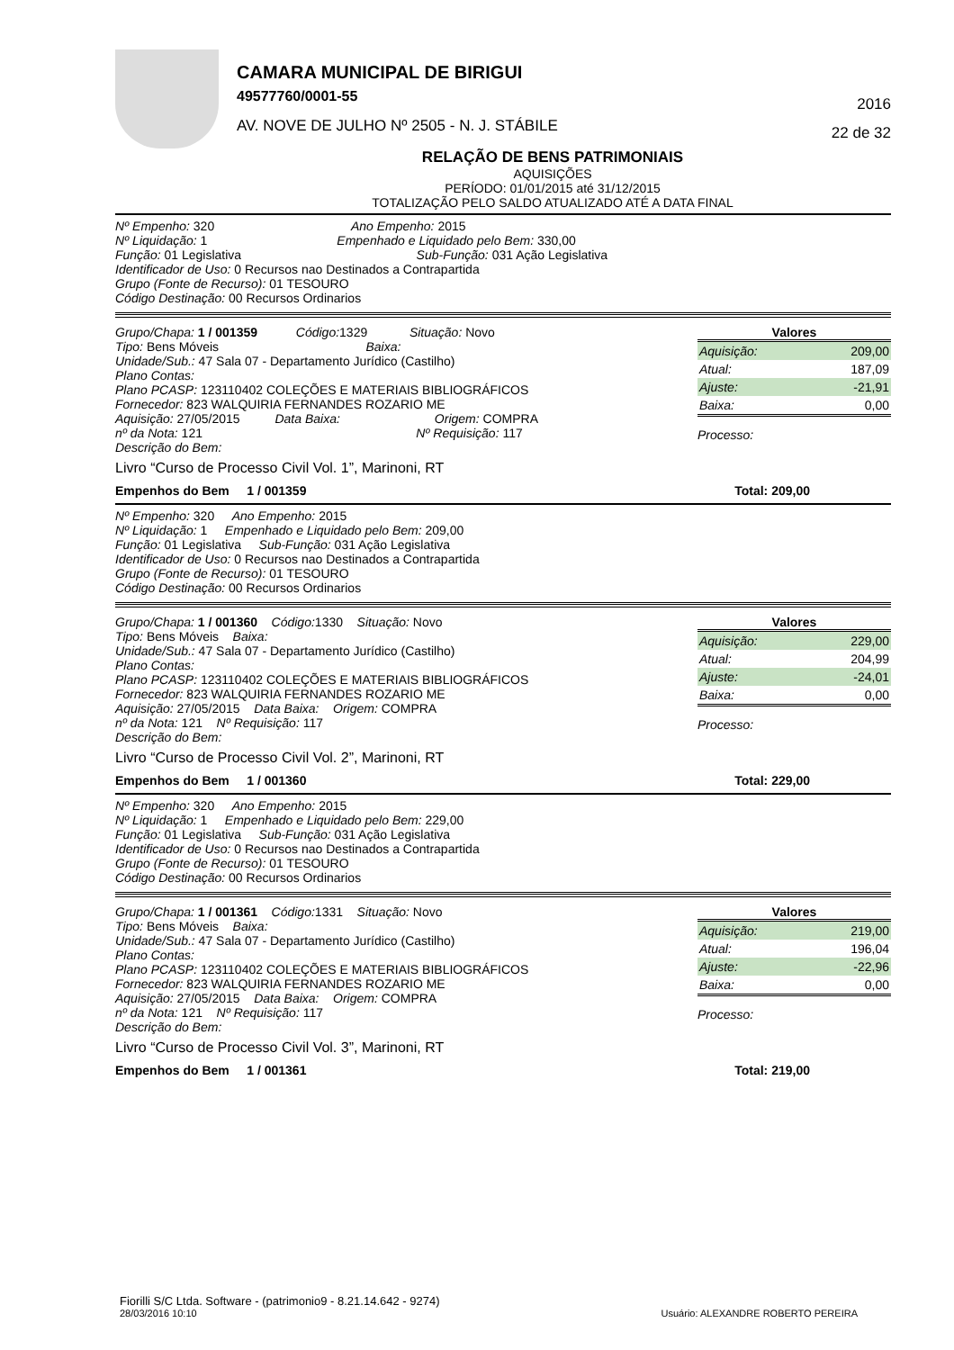CAMARA MUNICIPAL DE BIRIGUI
49577760/0001-55
AV. NOVE DE JULHO Nº 2505 - N. J. STÁBILE
2016
22 de 32
RELAÇÃO DE BENS PATRIMONIAIS
AQUISIÇÕES
PERÍODO: 01/01/2015 até 31/12/2015
TOTALIZAÇÃO PELO SALDO ATUALIZADO ATÉ A DATA FINAL
Nº Empenho: 320 Ano Empenho: 2015
Nº Liquidação: 1 Empenhado e Liquidado pelo Bem: 330,00
Função: 01 Legislativa Sub-Função: 031 Ação Legislativa
Identificador de Uso: 0 Recursos nao Destinados a Contrapartida
Grupo (Fonte de Recurso): 01 TESOURO
Código Destinação: 00 Recursos Ordinarios
Grupo/Chapa: 1 / 001359 Código: 1329 Situação: Novo
Tipo: Bens Móveis Baixa:
Unidade/Sub.: 47 Sala 07 - Departamento Jurídico (Castilho)
Plano Contas:
Plano PCASP: 123110402 COLEÇÕES E MATERIAIS BIBLIOGRÁFICOS
Fornecedor: 823 WALQUIRIA FERNANDES ROZARIO ME
Aquisição: 27/05/2015 Data Baixa: Origem: COMPRA
nº da Nota: 121 Nº Requisição: 117
Descrição do Bem:
Livro “Curso de Processo Civil Vol. 1”, Marinoni, RT
Valores
| Aquisição: | 209,00 |
| Atual: | 187,09 |
| Ajuste: | -21,91 |
| Baixa: | 0,00 |
Processo:
Empenhos do Bem 1 / 001359 Total: 209,00
Nº Empenho: 320 Ano Empenho: 2015
Nº Liquidação: 1 Empenhado e Liquidado pelo Bem: 209,00
Função: 01 Legislativa Sub-Função: 031 Ação Legislativa
Identificador de Uso: 0 Recursos nao Destinados a Contrapartida
Grupo (Fonte de Recurso): 01 TESOURO
Código Destinação: 00 Recursos Ordinarios
Grupo/Chapa: 1 / 001360 Código: 1330 Situação: Novo
Tipo: Bens Móveis Baixa:
Unidade/Sub.: 47 Sala 07 - Departamento Jurídico (Castilho)
Plano Contas:
Plano PCASP: 123110402 COLEÇÕES E MATERIAIS BIBLIOGRÁFICOS
Fornecedor: 823 WALQUIRIA FERNANDES ROZARIO ME
Aquisição: 27/05/2015 Data Baixa: Origem: COMPRA
nº da Nota: 121 Nº Requisição: 117
Descrição do Bem:
Livro “Curso de Processo Civil Vol. 2”, Marinoni, RT
Valores
| Aquisição: | 229,00 |
| Atual: | 204,99 |
| Ajuste: | -24,01 |
| Baixa: | 0,00 |
Processo:
Empenhos do Bem 1 / 001360 Total: 229,00
Nº Empenho: 320 Ano Empenho: 2015
Nº Liquidação: 1 Empenhado e Liquidado pelo Bem: 229,00
Função: 01 Legislativa Sub-Função: 031 Ação Legislativa
Identificador de Uso: 0 Recursos nao Destinados a Contrapartida
Grupo (Fonte de Recurso): 01 TESOURO
Código Destinação: 00 Recursos Ordinarios
Grupo/Chapa: 1 / 001361 Código: 1331 Situação: Novo
Tipo: Bens Móveis Baixa:
Unidade/Sub.: 47 Sala 07 - Departamento Jurídico (Castilho)
Plano Contas:
Plano PCASP: 123110402 COLEÇÕES E MATERIAIS BIBLIOGRÁFICOS
Fornecedor: 823 WALQUIRIA FERNANDES ROZARIO ME
Aquisição: 27/05/2015 Data Baixa: Origem: COMPRA
nº da Nota: 121 Nº Requisição: 117
Descrição do Bem:
Livro “Curso de Processo Civil Vol. 3”, Marinoni, RT
Valores
| Aquisição: | 219,00 |
| Atual: | 196,04 |
| Ajuste: | -22,96 |
| Baixa: | 0,00 |
Processo:
Empenhos do Bem 1 / 001361 Total: 219,00
Fiorilli S/C Ltda. Software - (patrimonio9 - 8.21.14.642 - 9274)
28/03/2016 10:10 Usuário: ALEXANDRE ROBERTO PEREIRA